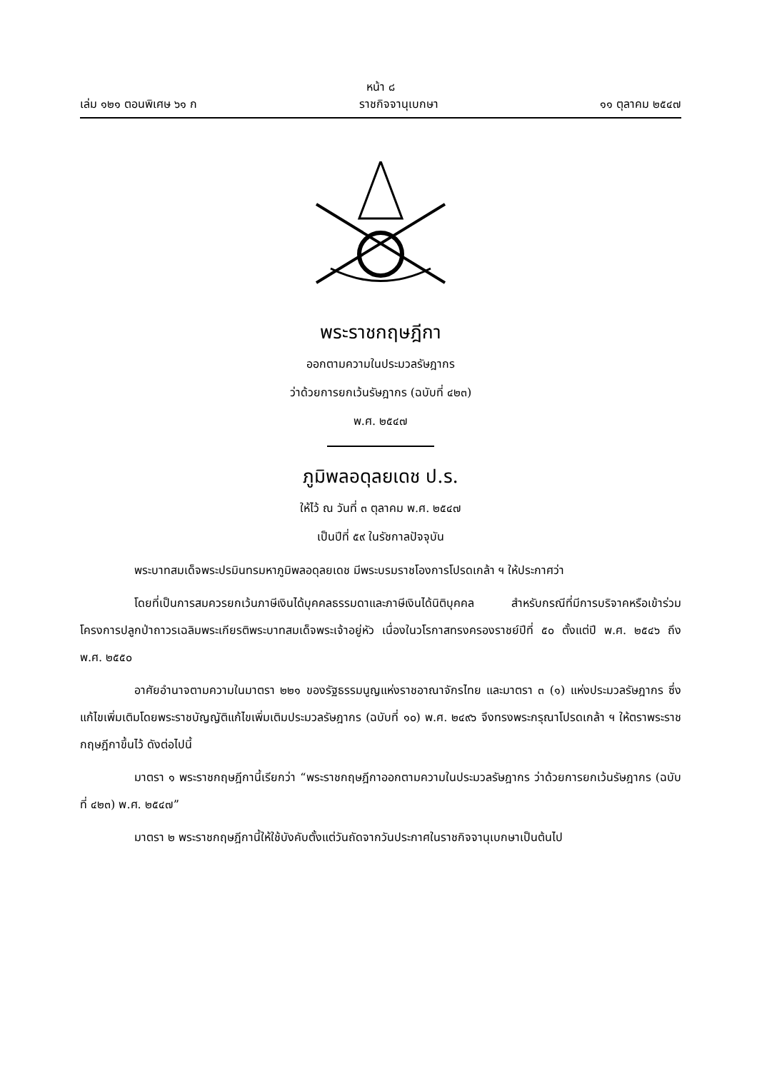หน้า ๘
เล่ม ๑๒๑ ตอนพิเศษ ๖๑ ก ราชกิจจานุเบกษา ๑๑ ตุลาคม ๒๕๔๗
พระราชกฤษฎีกา
ออกตามความในประมวลรัษฎากร
ว่าด้วยการยกเว้นรัษฎากร (ฉบับที่ ๔๒๓)
พ.ศ. ๒๕๔๗
ภูมิพลอดุลยเดช ป.ร.
ให้ไว้ ณ วันที่ ๓ ตุลาคม พ.ศ. ๒๕๔๗
เป็นปีที่ ๕๙ ในรัชกาลปัจจุบัน
พระบาทสมเด็จพระปรมินทรมหาภูมิพลอดุลยเดช มีพระบรมราชโองการโปรดเกล้า ฯ ให้ประกาศว่า
โดยที่เป็นการสมควรยกเว้นภาษีเงินได้บุคคลธรรมดาและภาษีเงินได้นิติบุคคล สำหรับกรณีที่มีการบริจาคหรือเข้าร่วมโครงการปลูกป่าถาวรเฉลิมพระเกียรติพระบาทสมเด็จพระเจ้าอยู่หัว เนื่องในวโรกาสทรงครองราชย์ปีที่ ๕๐ ตั้งแต่ปี พ.ศ. ๒๕๔๖ ถึง พ.ศ. ๒๕๕๐
อาศัยอำนาจตามความในมาตรา ๒๒๑ ของรัฐธรรมนูญแห่งราชอาณาจักรไทย และมาตรา ๓ (๑) แห่งประมวลรัษฎากร ซึ่งแก้ไขเพิ่มเติมโดยพระราชบัญญัติแก้ไขเพิ่มเติมประมวลรัษฎากร (ฉบับที่ ๑๐) พ.ศ. ๒๔๙๖ จึงทรงพระกรุณาโปรดเกล้า ฯ ให้ตราพระราชกฤษฎีกาขึ้นไว้ ดังต่อไปนี้
มาตรา ๑ พระราชกฤษฎีกานี้เรียกว่า “พระราชกฤษฎีกาออกตามความในประมวลรัษฎากร ว่าด้วยการยกเว้นรัษฎากร (ฉบับที่ ๔๒๓) พ.ศ. ๒๕๔๗”
มาตรา ๒ พระราชกฤษฎีกานี้ให้ใช้บังคับตั้งแต่วันถัดจากวันประกาศในราชกิจจานุเบกษาเป็นต้นไป